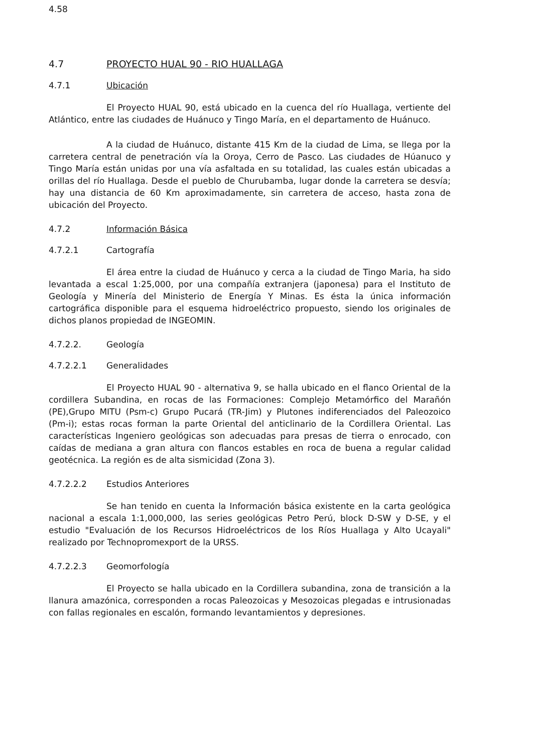4.58
4.7 PROYECTO HUAL 90 - RIO HUALLAGA
4.7.1 Ubicación
El Proyecto HUAL 90, está ubicado en la cuenca del río Huallaga, vertiente del Atlántico, entre las ciudades de Huánuco y Tingo María, en el departamento de Huánuco.
A la ciudad de Huánuco, distante 415 Km de la ciudad de Lima, se llega por la carretera central de penetración vía la Oroya, Cerro de Pasco. Las ciudades de Húanuco y Tingo María están unidas por una vía asfaltada en su totalidad, las cuales están ubicadas a orillas del río Huallaga. Desde el pueblo de Churubamba, lugar donde la carretera se desvía; hay una distancia de 60 Km aproximadamente, sin carretera de acceso, hasta zona de ubicación del Proyecto.
4.7.2 Información Básica
4.7.2.1 Cartografía
El área entre la ciudad de Huánuco y cerca a la ciudad de Tingo Maria, ha sido levantada a escal 1:25,000, por una compañía extranjera (japonesa) para el Instituto de Geología y Minería del Ministerio de Energía Y Minas. Es ésta la única información cartográfica disponible para el esquema hidroeléctrico propuesto, siendo los originales de dichos planos propiedad de INGEOMIN.
4.7.2.2. Geología
4.7.2.2.1 Generalidades
El Proyecto HUAL 90 - alternativa 9, se halla ubicado en el flanco Oriental de la cordillera Subandina, en rocas de las Formaciones: Complejo Metamórfico del Marañón (PE),Grupo MITU (Psm-c) Grupo Pucará (TR-Jim) y Plutones indiferenciados del Paleozoico (Pm-i); estas rocas forman la parte Oriental del anticlinario de la Cordillera Oriental. Las características Ingeniero geológicas son adecuadas para presas de tierra o enrocado, con caídas de mediana a gran altura con flancos estables en roca de buena a regular calidad geotécnica. La región es de alta sismicidad (Zona 3).
4.7.2.2.2 Estudios Anteriores
Se han tenido en cuenta la Información básica existente en la carta geológica nacional a escala 1:1,000,000, las series geológicas Petro Perú, block D-SW y D-SE, y el estudio "Evaluación de los Recursos Hidroeléctricos de los Ríos Huallaga y Alto Ucayali" realizado por Technopromexport de la URSS.
4.7.2.2.3 Geomorfología
El Proyecto se halla ubicado en la Cordillera subandina, zona de transición a la llanura amazónica, corresponden a rocas Paleozoicas y Mesozoicas plegadas e intrusionadas con fallas regionales en escalón, formando levantamientos y depresiones.